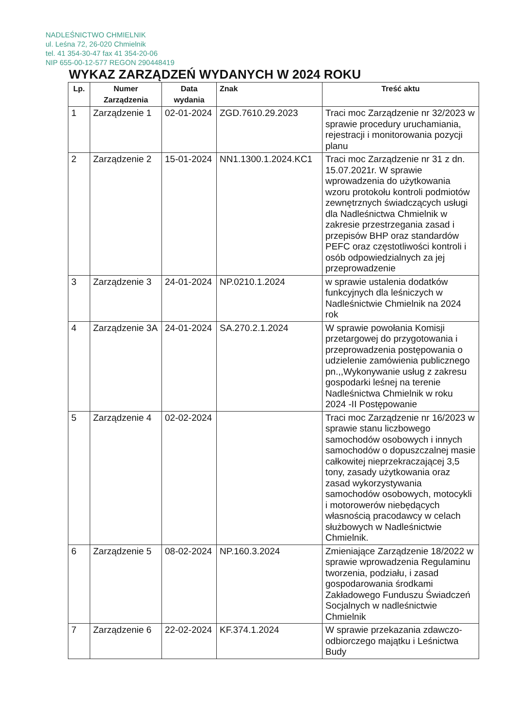NADLEŚNICTWO CHMIELNIK
ul. Leśna 72, 26-020 Chmielnik
tel. 41 354-30-47 fax 41 354-20-06
NIP 655-00-12-577 REGON 290448419
WYKAZ ZARZĄDZEŃ WYDANYCH W 2024 ROKU
| Lp. | Numer Zarządzenia | Data wydania | Znak | Treść aktu |
| --- | --- | --- | --- | --- |
| 1 | Zarządzenie 1 | 02-01-2024 | ZGD.7610.29.2023 | Traci moc Zarządzenie nr 32/2023 w sprawie procedury uruchamiania, rejestracji i monitorowania pozycji planu |
| 2 | Zarządzenie 2 | 15-01-2024 | NN1.1300.1.2024.KC1 | Traci moc Zarządzenie nr 31 z dn. 15.07.2021r. W sprawie wprowadzenia do użytkowania wzoru protokołu kontroli podmiotów zewnętrznych świadczących usługi dla Nadleśnictwa Chmielnik w zakresie przestrzegania zasad i przepisów BHP oraz standardów PEFC oraz częstotliwości kontroli i osób odpowiedzialnych za jej przeprowadzenie |
| 3 | Zarządzenie 3 | 24-01-2024 | NP.0210.1.2024 | w sprawie ustalenia dodatków funkcyjnych dla leśniczych w Nadleśnictwie Chmielnik na 2024 rok |
| 4 | Zarządzenie 3A | 24-01-2024 | SA.270.2.1.2024 | W sprawie powołania Komisji przetargowej do przygotowania i przeprowadzenia postępowania o udzielenie zamówienia publicznego pn.,,Wykonywanie usług z zakresu gospodarki leśnej na terenie Nadleśnictwa Chmielnik w roku 2024 -II Postępowanie |
| 5 | Zarządzenie 4 | 02-02-2024 | | Traci moc Zarządzenie nr 16/2023 w sprawie stanu liczbowego samochodów osobowych i innych samochodów o dopuszczalnej masie całkowitej nieprzekraczającej 3,5 tony, zasady użytkowania oraz zasad wykorzystywania samochodów osobowych, motocykli i motorowerów niebędących własnością pracodawcy w celach służbowych w Nadleśnictwie Chmielnik. |
| 6 | Zarządzenie 5 | 08-02-2024 | NP.160.3.2024 | Zmieniające Zarządzenie 18/2022 w sprawie wprowadzenia Regulaminu tworzenia, podziału, i zasad gospodarowania środkami Zakładowego Funduszu Świadczeń Socjalnych w nadleśnictwie Chmielnik |
| 7 | Zarządzenie 6 | 22-02-2024 | KF.374.1.2024 | W sprawie przekazania zdawczo-odbiorczego majątku i Leśnictwa Budy |